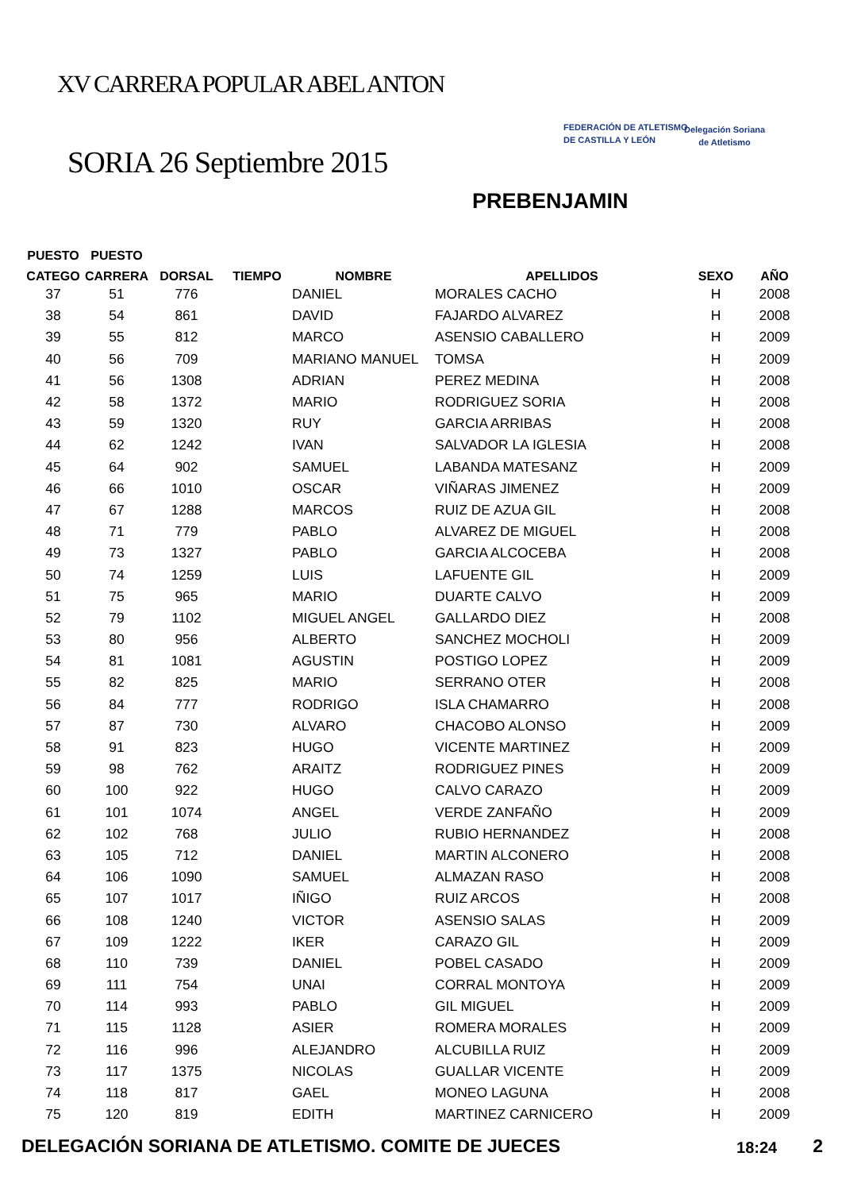XV CARRERA POPULAR ABEL ANTON
FEDERACIÓN DE ATLETISMO
DE CASTILLA Y LEÓN
Delegación Soriana
de Atletismo
SORIA 26 Septiembre 2015
PREBENJAMIN
| PUESTO | PUESTO | | | | | | |
| --- | --- | --- | --- | --- | --- | --- | --- |
| CATEGO | CARRERA | DORSAL | TIEMPO | NOMBRE | APELLIDOS | SEXO | AÑO |
| 37 | 51 | 776 | | DANIEL | MORALES CACHO | H | 2008 |
| 38 | 54 | 861 | | DAVID | FAJARDO ALVAREZ | H | 2008 |
| 39 | 55 | 812 | | MARCO | ASENSIO CABALLERO | H | 2009 |
| 40 | 56 | 709 | | MARIANO MANUEL | TOMSA | H | 2009 |
| 41 | 56 | 1308 | | ADRIAN | PEREZ MEDINA | H | 2008 |
| 42 | 58 | 1372 | | MARIO | RODRIGUEZ SORIA | H | 2008 |
| 43 | 59 | 1320 | | RUY | GARCIA ARRIBAS | H | 2008 |
| 44 | 62 | 1242 | | IVAN | SALVADOR LA IGLESIA | H | 2008 |
| 45 | 64 | 902 | | SAMUEL | LABANDA MATESANZ | H | 2009 |
| 46 | 66 | 1010 | | OSCAR | VIÑARAS JIMENEZ | H | 2009 |
| 47 | 67 | 1288 | | MARCOS | RUIZ DE AZUA GIL | H | 2008 |
| 48 | 71 | 779 | | PABLO | ALVAREZ DE MIGUEL | H | 2008 |
| 49 | 73 | 1327 | | PABLO | GARCIA ALCOCEBA | H | 2008 |
| 50 | 74 | 1259 | | LUIS | LAFUENTE GIL | H | 2009 |
| 51 | 75 | 965 | | MARIO | DUARTE CALVO | H | 2009 |
| 52 | 79 | 1102 | | MIGUEL ANGEL | GALLARDO DIEZ | H | 2008 |
| 53 | 80 | 956 | | ALBERTO | SANCHEZ MOCHOLI | H | 2009 |
| 54 | 81 | 1081 | | AGUSTIN | POSTIGO LOPEZ | H | 2009 |
| 55 | 82 | 825 | | MARIO | SERRANO OTER | H | 2008 |
| 56 | 84 | 777 | | RODRIGO | ISLA CHAMARRO | H | 2008 |
| 57 | 87 | 730 | | ALVARO | CHACOBO ALONSO | H | 2009 |
| 58 | 91 | 823 | | HUGO | VICENTE MARTINEZ | H | 2009 |
| 59 | 98 | 762 | | ARAITZ | RODRIGUEZ PINES | H | 2009 |
| 60 | 100 | 922 | | HUGO | CALVO CARAZO | H | 2009 |
| 61 | 101 | 1074 | | ANGEL | VERDE ZANFAÑO | H | 2009 |
| 62 | 102 | 768 | | JULIO | RUBIO HERNANDEZ | H | 2008 |
| 63 | 105 | 712 | | DANIEL | MARTIN ALCONERO | H | 2008 |
| 64 | 106 | 1090 | | SAMUEL | ALMAZAN RASO | H | 2008 |
| 65 | 107 | 1017 | | IÑIGO | RUIZ ARCOS | H | 2008 |
| 66 | 108 | 1240 | | VICTOR | ASENSIO SALAS | H | 2009 |
| 67 | 109 | 1222 | | IKER | CARAZO GIL | H | 2009 |
| 68 | 110 | 739 | | DANIEL | POBEL CASADO | H | 2009 |
| 69 | 111 | 754 | | UNAI | CORRAL MONTOYA | H | 2009 |
| 70 | 114 | 993 | | PABLO | GIL MIGUEL | H | 2009 |
| 71 | 115 | 1128 | | ASIER | ROMERA MORALES | H | 2009 |
| 72 | 116 | 996 | | ALEJANDRO | ALCUBILLA RUIZ | H | 2009 |
| 73 | 117 | 1375 | | NICOLAS | GUALLAR VICENTE | H | 2009 |
| 74 | 118 | 817 | | GAEL | MONEO LAGUNA | H | 2008 |
| 75 | 120 | 819 | | EDITH | MARTINEZ CARNICERO | H | 2009 |
DELEGACIÓN SORIANA DE ATLETISMO. COMITE DE JUECES 18:24 2